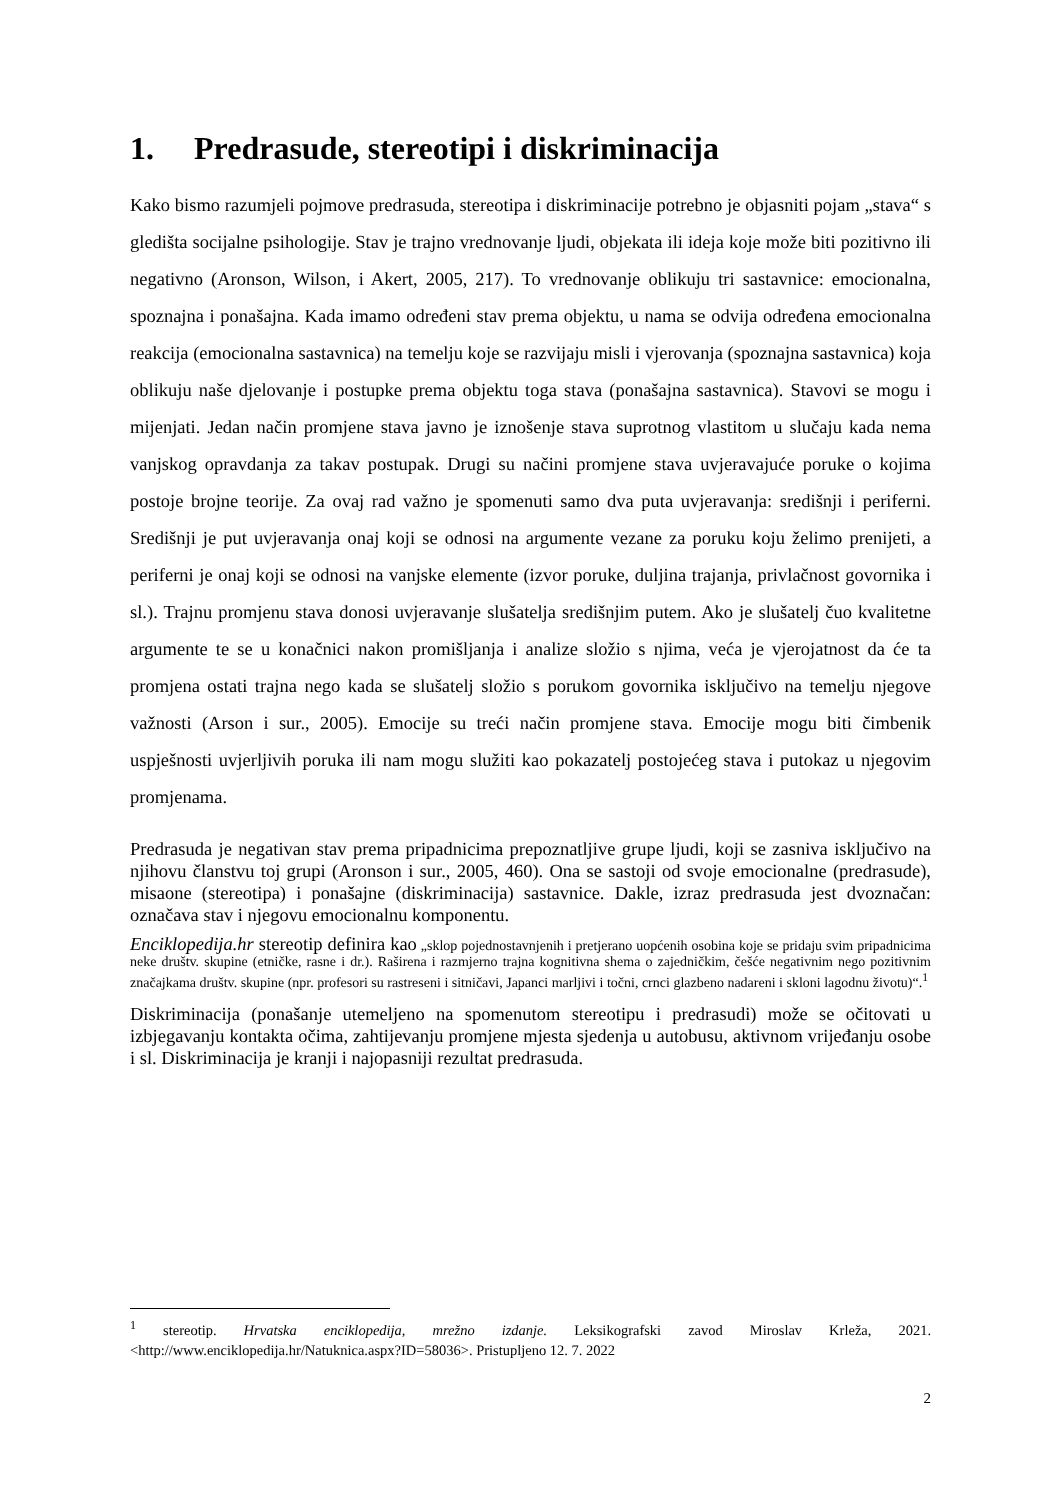1. Predrasude, stereotipi i diskriminacija
Kako bismo razumjeli pojmove predrasuda, stereotipa i diskriminacije potrebno je objasniti pojam „stava“ s gledišta socijalne psihologije. Stav je trajno vrednovanje ljudi, objekata ili ideja koje može biti pozitivno ili negativno (Aronson, Wilson, i Akert, 2005, 217). To vrednovanje oblikuju tri sastavnice: emocionalna, spoznajna i ponašajna. Kada imamo određeni stav prema objektu, u nama se odvija određena emocionalna reakcija (emocionalna sastavnica) na temelju koje se razvijaju misli i vjerovanja (spoznajna sastavnica) koja oblikuju naše djelovanje i postupke prema objektu toga stava (ponašajna sastavnica). Stavovi se mogu i mijenjati. Jedan način promjene stava javno je iznošenje stava suprotnog vlastitom u slučaju kada nema vanjskog opravdanja za takav postupak. Drugi su načini promjene stava uvjeravajuće poruke o kojima postoje brojne teorije. Za ovaj rad važno je spomenuti samo dva puta uvjeravanja: središnji i periferni. Središnji je put uvjeravanja onaj koji se odnosi na argumente vezane za poruku koju želimo prenijeti, a periferni je onaj koji se odnosi na vanjske elemente (izvor poruke, duljina trajanja, privlačnost govornika i sl.). Trajnu promjenu stava donosi uvjeravanje slušatelja središnjim putem. Ako je slušatelj čuo kvalitetne argumente te se u konačnici nakon promišljanja i analize složio s njima, veća je vjerojatnost da će ta promjena ostati trajna nego kada se slušatelj složio s porukom govornika isključivo na temelju njegove važnosti (Arson i sur., 2005). Emocije su treći način promjene stava. Emocije mogu biti čimbenik uspješnosti uvjerljivih poruka ili nam mogu služiti kao pokazatelj postojećeg stava i putokaz u njegovim promjenama.
Predrasuda je negativan stav prema pripadnicima prepoznatljive grupe ljudi, koji se zasniva isključivo na njihovu članstvu toj grupi (Aronson i sur., 2005, 460). Ona se sastoji od svoje emocionalne (predrasude), misaone (stereotipa) i ponašajne (diskriminacija) sastavnice. Dakle, izraz predrasuda jest dvoznačan: označava stav i njegovu emocionalnu komponentu.
Enciklopedija.hr stereotip definira kao „sklop pojednostavnjenih i pretjerano uopćenih osobina koje se pridaju svim pripadnicima neke društv. skupine (etničke, rasne i dr.). Raširena i razmjerno trajna kognitivna shema o zajedničkim, češće negativnim nego pozitivnim značajkama društv. skupine (npr. profesori su rastreseni i sitničavi, Japanci marljivi i točni, crnci glazbeno nadareni i skloni lagodnu životu)“.<sup>1</sup>
Diskriminacija (ponašanje utemeljeno na spomenutom stereotipu i predrasudi) može se očitovati u izbjegavanju kontakta očima, zahtijevanju promjene mjesta sjedenja u autobusu, aktivnom vrijeđanju osobe i sl. Diskriminacija je kranji i najopasniji rezultat predrasuda.
<sup>1</sup> stereotip. Hrvatska enciklopedija, mrežno izdanje. Leksikografski zavod Miroslav Krleža, 2021. <http://www.enciklopedija.hr/Natuknica.aspx?ID=58036>. Pristupljeno 12. 7. 2022
2